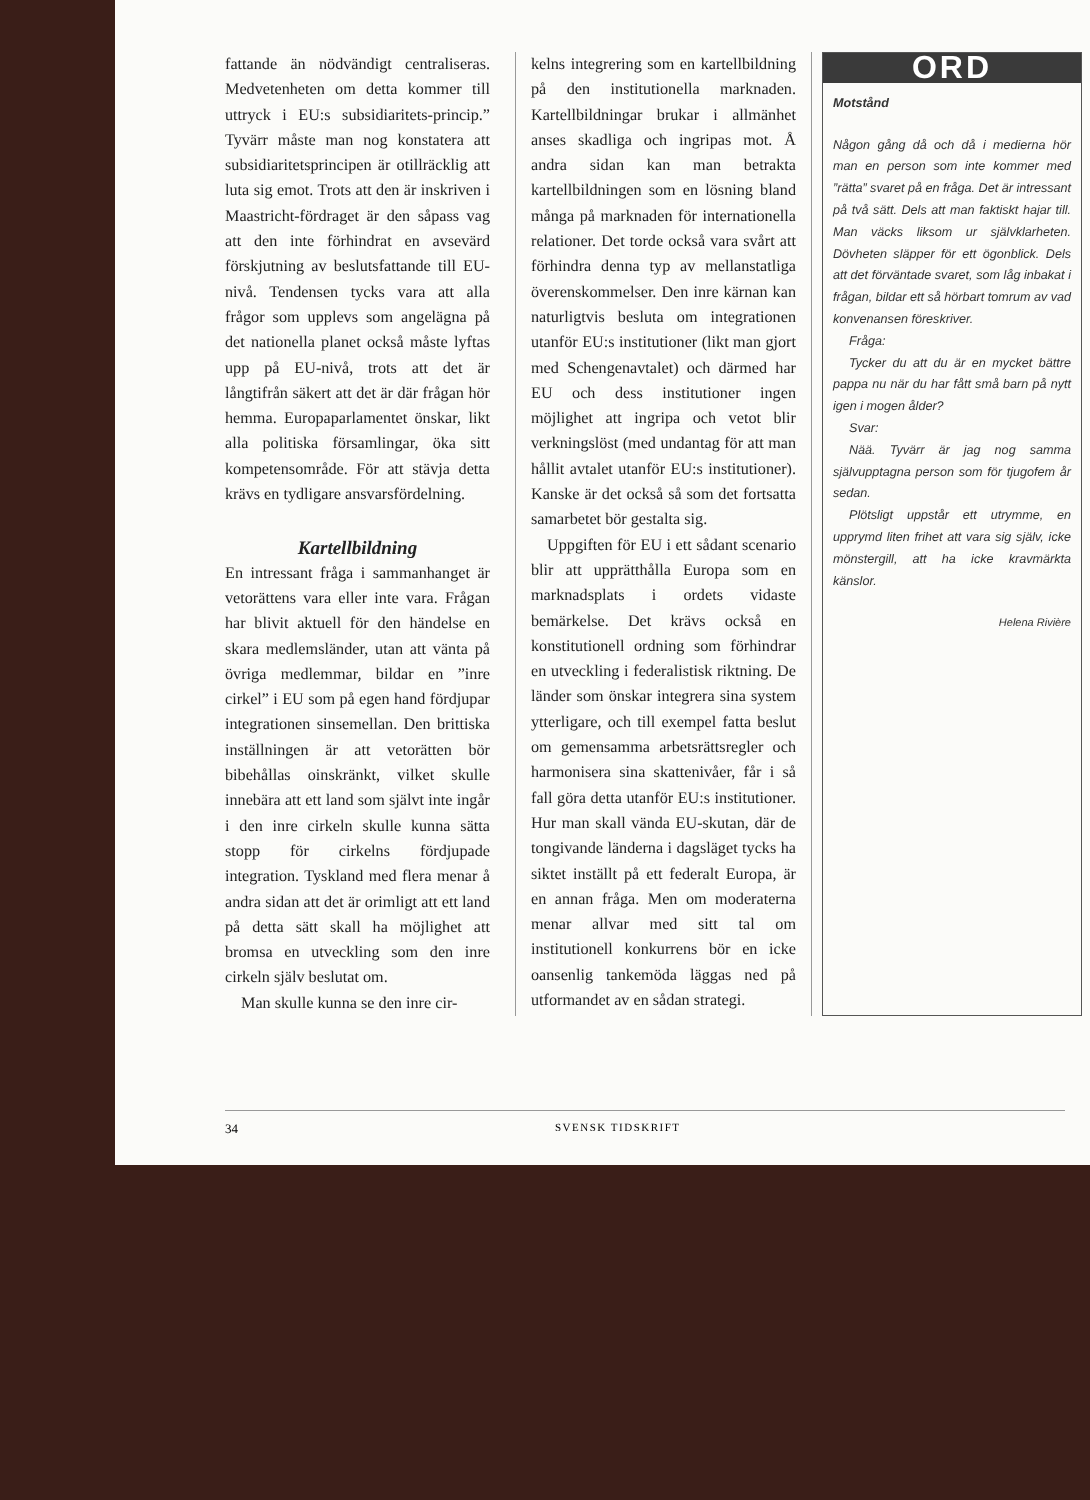fattande än nödvändigt centraliseras. Medvetenheten om detta kommer till uttryck i EU:s subsidiaritets-princip.” Tyvärr måste man nog konstatera att subsidiaritetsprincipen är otillräcklig att luta sig emot. Trots att den är inskriven i Maastricht-fördraget är den såpass vag att den inte förhindrat en avsevärd förskjutning av beslutsfattande till EU-nivå. Tendensen tycks vara att alla frågor som upplevs som angelägna på det nationella planet också måste lyftas upp på EU-nivå, trots att det är långtifrån säkert att det är där frågan hör hemma. Europaparlamentet önskar, likt alla politiska församlingar, öka sitt kompetensområde. För att stävja detta krävs en tydligare ansvarsfördelning.
Kartellbildning
En intressant fråga i sammanhanget är vetorättens vara eller inte vara. Frågan har blivit aktuell för den händelse en skara medlemsländer, utan att vänta på övriga medlemmar, bildar en ”inre cirkel” i EU som på egen hand fördjupar integrationen sinsemellan. Den brittiska inställningen är att vetorätten bör bibehållas oinskränkt, vilket skulle innebära att ett land som självt inte ingår i den inre cirkeln skulle kunna sätta stopp för cirkelns fördjupade integration. Tyskland med flera menar å andra sidan att det är orimligt att ett land på detta sätt skall ha möjlighet att bromsa en utveckling som den inre cirkeln själv beslutat om.
Man skulle kunna se den inre cir-
kelns integrering som en kartellbildning på den institutionella marknaden. Kartellbildningar brukar i allmänhet anses skadliga och ingripas mot. Å andra sidan kan man betrakta kartellbildningen som en lösning bland många på marknaden för internationella relationer. Det torde också vara svårt att förhindra denna typ av mellanstatliga överenskommelser. Den inre kärnan kan naturligtvis besluta om integrationen utanför EU:s institutioner (likt man gjort med Schengenavtalet) och därmed har EU och dess institutioner ingen möjlighet att ingripa och vetot blir verkningslöst (med undantag för att man hållit avtalet utanför EU:s institutioner). Kanske är det också så som det fortsatta samarbetet bör gestalta sig.
Uppgiften för EU i ett sådant scenario blir att upprätthålla Europa som en marknadsplats i ordets vidaste bemärkelse. Det krävs också en konstitutionell ordning som förhindrar en utveckling i federalistisk riktning. De länder som önskar integrera sina system ytterligare, och till exempel fatta beslut om gemensamma arbetsrättsregler och harmonisera sina skattenivåer, får i så fall göra detta utanför EU:s institutioner. Hur man skall vända EU-skutan, där de tongivande länderna i dagsläget tycks ha siktet inställt på ett federalt Europa, är en annan fråga. Men om moderaterna menar allvar med sitt tal om institutionell konkurrens bör en icke oansenlig tankemöda läggas ned på utformandet av en sådan strategi.
ORD
Motstånd
Någon gång då och då i medierna hör man en person som inte kommer med ”rätta” svaret på en fråga. Det är intressant på två sätt. Dels att man faktiskt hajar till. Man väcks liksom ur självklarheten. Dövheten släpper för ett ögonblick. Dels att det förväntade svaret, som låg inbakat i frågan, bildar ett så hörbart tomrum av vad konvenansen föreskriver.
Fråga:
Tycker du att du är en mycket bättre pappa nu när du har fått små barn på nytt igen i mogen ålder?
Svar:
Nää. Tyvärr är jag nog samma självupptagna person som för tjugofem år sedan.
Plötsligt uppstår ett utrymme, en upprymd liten frihet att vara sig själv, icke mönstergill, att ha icke kravmärkta känslor.
Helena Rivière
34 SVENSK TIDSKRIFT